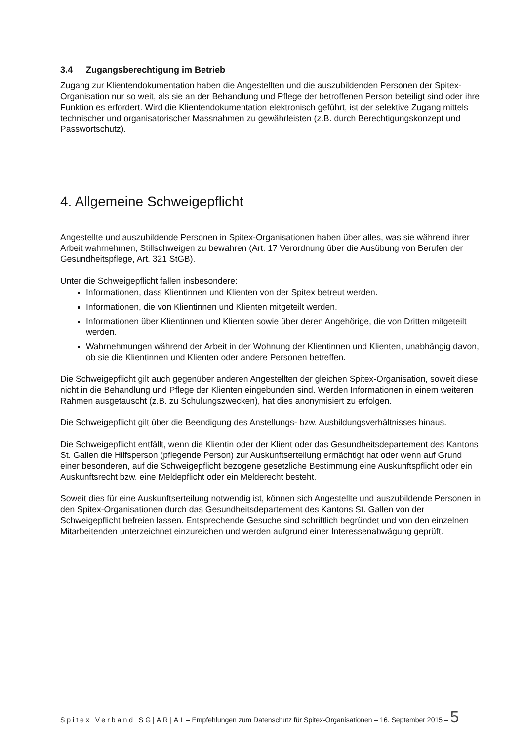3.4 Zugangsberechtigung im Betrieb
Zugang zur Klientendokumentation haben die Angestellten und die auszubildenden Personen der Spitex-Organisation nur so weit, als sie an der Behandlung und Pflege der betroffenen Person beteiligt sind oder ihre Funktion es erfordert. Wird die Klientendokumentation elektronisch geführt, ist der selektive Zugang mittels technischer und organisatorischer Massnahmen zu gewährleisten (z.B. durch Berechtigungskonzept und Passwortschutz).
4. Allgemeine Schweigepflicht
Angestellte und auszubildende Personen in Spitex-Organisationen haben über alles, was sie während ihrer Arbeit wahrnehmen, Stillschweigen zu bewahren (Art. 17 Verordnung über die Ausübung von Berufen der Gesundheitspflege, Art. 321 StGB).
Unter die Schweigepflicht fallen insbesondere:
Informationen, dass Klientinnen und Klienten von der Spitex betreut werden.
Informationen, die von Klientinnen und Klienten mitgeteilt werden.
Informationen über Klientinnen und Klienten sowie über deren Angehörige, die von Dritten mitgeteilt werden.
Wahrnehmungen während der Arbeit in der Wohnung der Klientinnen und Klienten, unabhängig davon, ob sie die Klientinnen und Klienten oder andere Personen betreffen.
Die Schweigepflicht gilt auch gegenüber anderen Angestellten der gleichen Spitex-Organisation, soweit diese nicht in die Behandlung und Pflege der Klienten eingebunden sind. Werden Informationen in einem weiteren Rahmen ausgetauscht (z.B. zu Schulungszwecken), hat dies anonymisiert zu erfolgen.
Die Schweigepflicht gilt über die Beendigung des Anstellungs- bzw. Ausbildungsverhältnisses hinaus.
Die Schweigepflicht entfällt, wenn die Klientin oder der Klient oder das Gesundheitsdepartement des Kantons St. Gallen die Hilfsperson (pflegende Person) zur Auskunftserteilung ermächtigt hat oder wenn auf Grund einer besonderen, auf die Schweigepflicht bezogene gesetzliche Bestimmung eine Auskunftspflicht oder ein Auskunftsrecht bzw. eine Meldepflicht oder ein Melderecht besteht.
Soweit dies für eine Auskunftserteilung notwendig ist, können sich Angestellte und auszubildende Personen in den Spitex-Organisationen durch das Gesundheitsdepartement des Kantons St. Gallen von der Schweigepflicht befreien lassen. Entsprechende Gesuche sind schriftlich begründet und von den einzelnen Mitarbeitenden unterzeichnet einzureichen und werden aufgrund einer Interessenabwägung geprüft.
Spitex Verband SG|AR|AI – Empfehlungen zum Datenschutz für Spitex-Organisationen – 16. September 2015 – 5